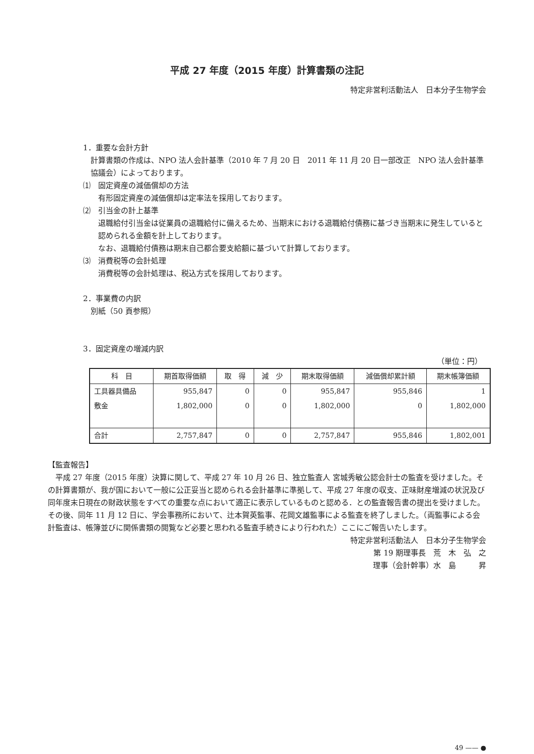平成 27 年度（2015 年度）計算書類の注記
特定非営利活動法人　日本分子生物学会
1．重要な会計方針
計算書類の作成は、NPO 法人会計基準（2010 年 7 月 20 日　2011 年 11 月 20 日一部改正　NPO 法人会計基準協議会）によっております。
⑴　固定資産の減価償却の方法
有形固定資産の減価償却は定率法を採用しております。
⑵　引当金の計上基準
退職給付引当金は従業員の退職給付に備えるため、当期末における退職給付債務に基づき当期末に発生していると認められる金額を計上しております。
なお、退職給付債務は期末自己都合要支給額に基づいて計算しております。
⑶　消費税等の会計処理
消費税等の会計処理は、税込方式を採用しております。
2．事業費の内訳
別紙（50 頁参照）
3．固定資産の増減内訳
（単位：円）
| 科 目 | 期首取得価額 | 取 得 | 減 少 | 期末取得価額 | 減価償却累計額 | 期末帳簿価額 |
| --- | --- | --- | --- | --- | --- | --- |
| 工具器具備品 | 955,847 | 0 | 0 | 955,847 | 955,846 | 1 |
| 敷金 | 1,802,000 | 0 | 0 | 1,802,000 | 0 | 1,802,000 |
| 合計 | 2,757,847 | 0 | 0 | 2,757,847 | 955,846 | 1,802,001 |
【監査報告】
平成 27 年度（2015 年度）決算に関して、平成 27 年 10 月 26 日、独立監査人 宮城秀敏公認会計士の監査を受けました。その計算書類が、我が国において一般に公正妥当と認められる会計基準に準拠して、平成 27 年度の収支、正味財産増減の状況及び同年度末日現在の財政状態をすべての重要な点において適正に表示しているものと認める．との監査報告書の提出を受けました。その後、同年 11 月 12 日に、学会事務所において、辻本賀英監事、花岡文雄監事による監査を終了しました。（両監事による会計監査は、帳簿並びに関係書類の閲覧など必要と思われる監査手続きにより行われた）ここにご報告いたします。
特定非営利活動法人　日本分子生物学会
第 19 期理事長　荒　木　弘　之
理事（会計幹事）水　島　　　昇
49 —— ●